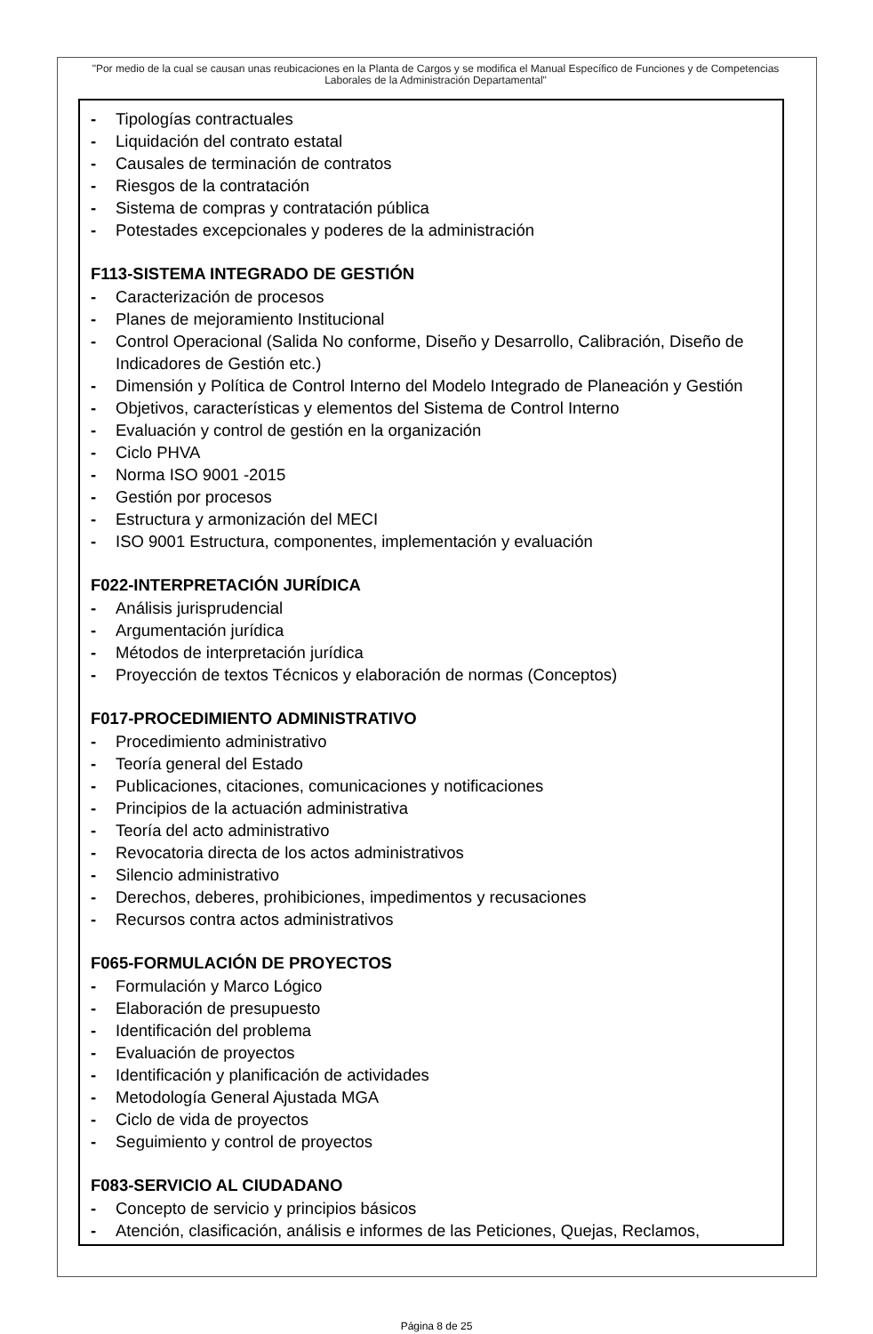"Por medio de la cual se causan unas reubicaciones en la Planta de Cargos y se modifica el Manual Específico de Funciones y de Competencias Laborales de la Administración Departamental"
- Tipologías contractuales
- Liquidación del contrato estatal
- Causales de terminación de contratos
- Riesgos de la contratación
- Sistema de compras y contratación pública
- Potestades excepcionales y poderes de la administración
F113-SISTEMA INTEGRADO DE GESTIÓN
- Caracterización de procesos
- Planes de mejoramiento Institucional
- Control Operacional (Salida No conforme, Diseño y Desarrollo, Calibración, Diseño de Indicadores de Gestión etc.)
- Dimensión y Política de Control Interno del Modelo Integrado de Planeación y Gestión
- Objetivos, características y elementos del Sistema de Control Interno
- Evaluación y control de gestión en la organización
- Ciclo PHVA
- Norma ISO 9001 -2015
- Gestión por procesos
- Estructura y armonización del MECI
- ISO 9001 Estructura, componentes, implementación y evaluación
F022-INTERPRETACIÓN JURÍDICA
- Análisis jurisprudencial
- Argumentación jurídica
- Métodos de interpretación jurídica
- Proyección de textos Técnicos y elaboración de normas (Conceptos)
F017-PROCEDIMIENTO ADMINISTRATIVO
- Procedimiento administrativo
- Teoría general del Estado
- Publicaciones, citaciones, comunicaciones y notificaciones
- Principios de la actuación administrativa
- Teoría del acto administrativo
- Revocatoria directa de los actos administrativos
- Silencio administrativo
- Derechos, deberes, prohibiciones, impedimentos y recusaciones
- Recursos contra actos administrativos
F065-FORMULACIÓN DE PROYECTOS
- Formulación y Marco Lógico
- Elaboración de presupuesto
- Identificación del problema
- Evaluación de proyectos
- Identificación y planificación de actividades
- Metodología General Ajustada MGA
- Ciclo de vida de proyectos
- Seguimiento y control de proyectos
F083-SERVICIO AL CIUDADANO
- Concepto de servicio y principios básicos
- Atención, clasificación, análisis e informes de las Peticiones, Quejas, Reclamos,
Página 8 de 25